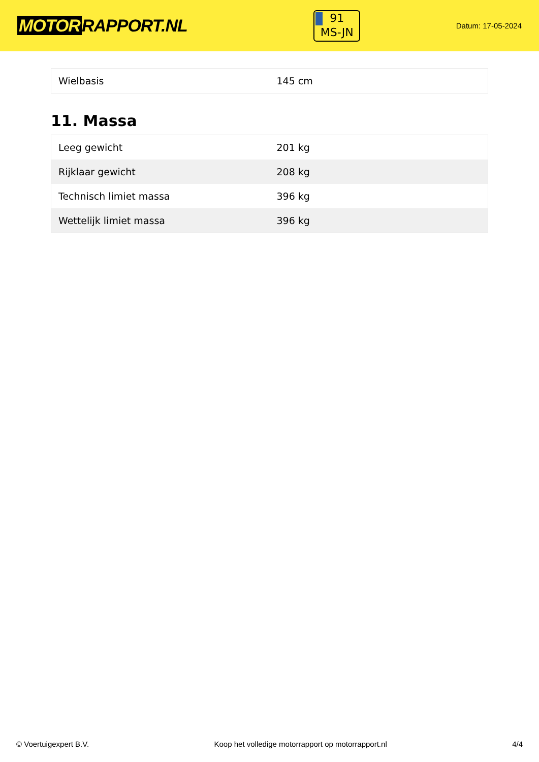MOTOR RAPPORT.NL
91
MS-JN
Datum: 17-05-2024
| Wielbasis | 145 cm |
11. Massa
| Leeg gewicht | 201 kg |
| Rijklaar gewicht | 208 kg |
| Technisch limiet massa | 396 kg |
| Wettelijk limiet massa | 396 kg |
© Voertuigexpert B.V. Koop het volledige motorrapport op motorrapport.nl 4/4